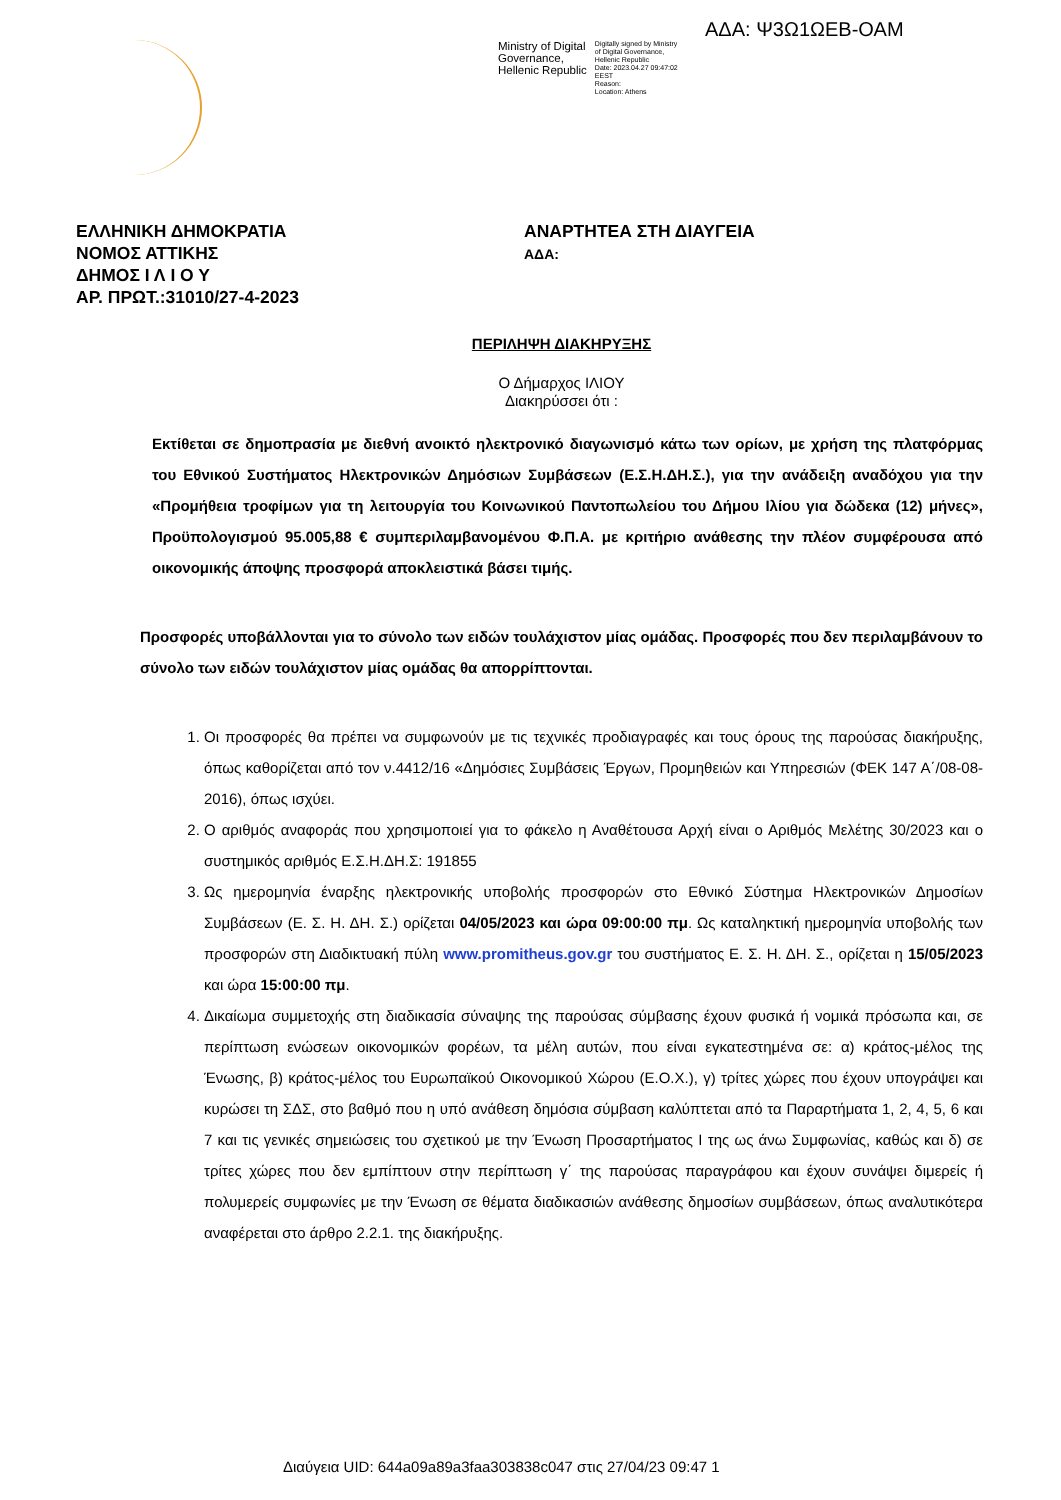ΑΔΑ: Ψ3Ω1ΩΕΒ-ΟΑΜ
Ministry of Digital
Governance,
Hellenic Republic
Digitally signed by Ministry
of Digital Governance,
Hellenic Republic
Date: 2023.04.27 09:47:02
EEST
Reason:
Location: Athens
ΕΛΛΗΝΙΚΗ ΔΗΜΟΚΡΑΤΙΑ
ΝΟΜΟΣ ΑΤΤΙΚΗΣ
ΔΗΜΟΣ Ι Λ Ι Ο Υ
ΑΡ. ΠΡΩΤ.:31010/27-4-2023
ΑΝΑΡΤΗΤΕΑ ΣΤΗ ΔΙΑΥΓΕΙΑ
ΑΔΑ:
ΠΕΡΙΛΗΨΗ ΔΙΑΚΗΡΥΞΗΣ
Ο Δήμαρχος ΙΛΙΟΥ
Διακηρύσσει ότι :
Εκτίθεται σε δημοπρασία με διεθνή ανοικτό ηλεκτρονικό διαγωνισμό κάτω των ορίων, με χρήση της πλατφόρμας του Εθνικού Συστήματος Ηλεκτρονικών Δημόσιων Συμβάσεων (Ε.Σ.Η.ΔΗ.Σ.), για την ανάδειξη αναδόχου για την «Προμήθεια τροφίμων για τη λειτουργία του Κοινωνικού Παντοπωλείου του Δήμου Ιλίου για δώδεκα (12) μήνες», Προϋπολογισμού 95.005,88 € συμπεριλαμβανομένου Φ.Π.Α. με κριτήριο ανάθεσης την πλέον συμφέρουσα από οικονομικής άποψης προσφορά αποκλειστικά βάσει τιμής.
Προσφορές υποβάλλονται για το σύνολο των ειδών τουλάχιστον μίας ομάδας. Προσφορές που δεν περιλαμβάνουν το σύνολο των ειδών τουλάχιστον μίας ομάδας θα απορρίπτονται.
1. Οι προσφορές θα πρέπει να συμφωνούν με τις τεχνικές προδιαγραφές και τους όρους της παρούσας διακήρυξης, όπως καθορίζεται από τον ν.4412/16 «Δημόσιες Συμβάσεις Έργων, Προμηθειών και Υπηρεσιών (ΦΕΚ 147 Α΄/08-08-2016), όπως ισχύει.
2. Ο αριθμός αναφοράς που χρησιμοποιεί για το φάκελο η Αναθέτουσα Αρχή είναι ο Αριθμός Μελέτης 30/2023 και ο συστημικός αριθμός Ε.Σ.Η.ΔΗ.Σ: 191855
3. Ως ημερομηνία έναρξης ηλεκτρονικής υποβολής προσφορών στο Εθνικό Σύστημα Ηλεκτρονικών Δημοσίων Συμβάσεων (Ε. Σ. Η. ΔΗ. Σ.) ορίζεται 04/05/2023 και ώρα 09:00:00 πμ. Ως καταληκτική ημερομηνία υποβολής των προσφορών στη Διαδικτυακή πύλη www.promitheus.gov.gr του συστήματος Ε. Σ. Η. ΔΗ. Σ., ορίζεται η 15/05/2023 και ώρα 15:00:00 πμ.
4. Δικαίωμα συμμετοχής στη διαδικασία σύναψης της παρούσας σύμβασης έχουν φυσικά ή νομικά πρόσωπα και, σε περίπτωση ενώσεων οικονομικών φορέων, τα μέλη αυτών, που είναι εγκατεστημένα σε: α) κράτος-μέλος της Ένωσης, β) κράτος-μέλος του Ευρωπαϊκού Οικονομικού Χώρου (Ε.Ο.Χ.), γ) τρίτες χώρες που έχουν υπογράψει και κυρώσει τη ΣΔΣ, στο βαθμό που η υπό ανάθεση δημόσια σύμβαση καλύπτεται από τα Παραρτήματα 1, 2, 4, 5, 6 και 7 και τις γενικές σημειώσεις του σχετικού με την Ένωση Προσαρτήματος Ι της ως άνω Συμφωνίας, καθώς και δ) σε τρίτες χώρες που δεν εμπίπτουν στην περίπτωση γ΄ της παρούσας παραγράφου και έχουν συνάψει διμερείς ή πολυμερείς συμφωνίες με την Ένωση σε θέματα διαδικασιών ανάθεσης δημοσίων συμβάσεων, όπως αναλυτικότερα αναφέρεται στο άρθρο 2.2.1. της διακήρυξης.
Διαύγεια UID: 644a09a89a3faa303838c047 στις 27/04/23 09:47 1